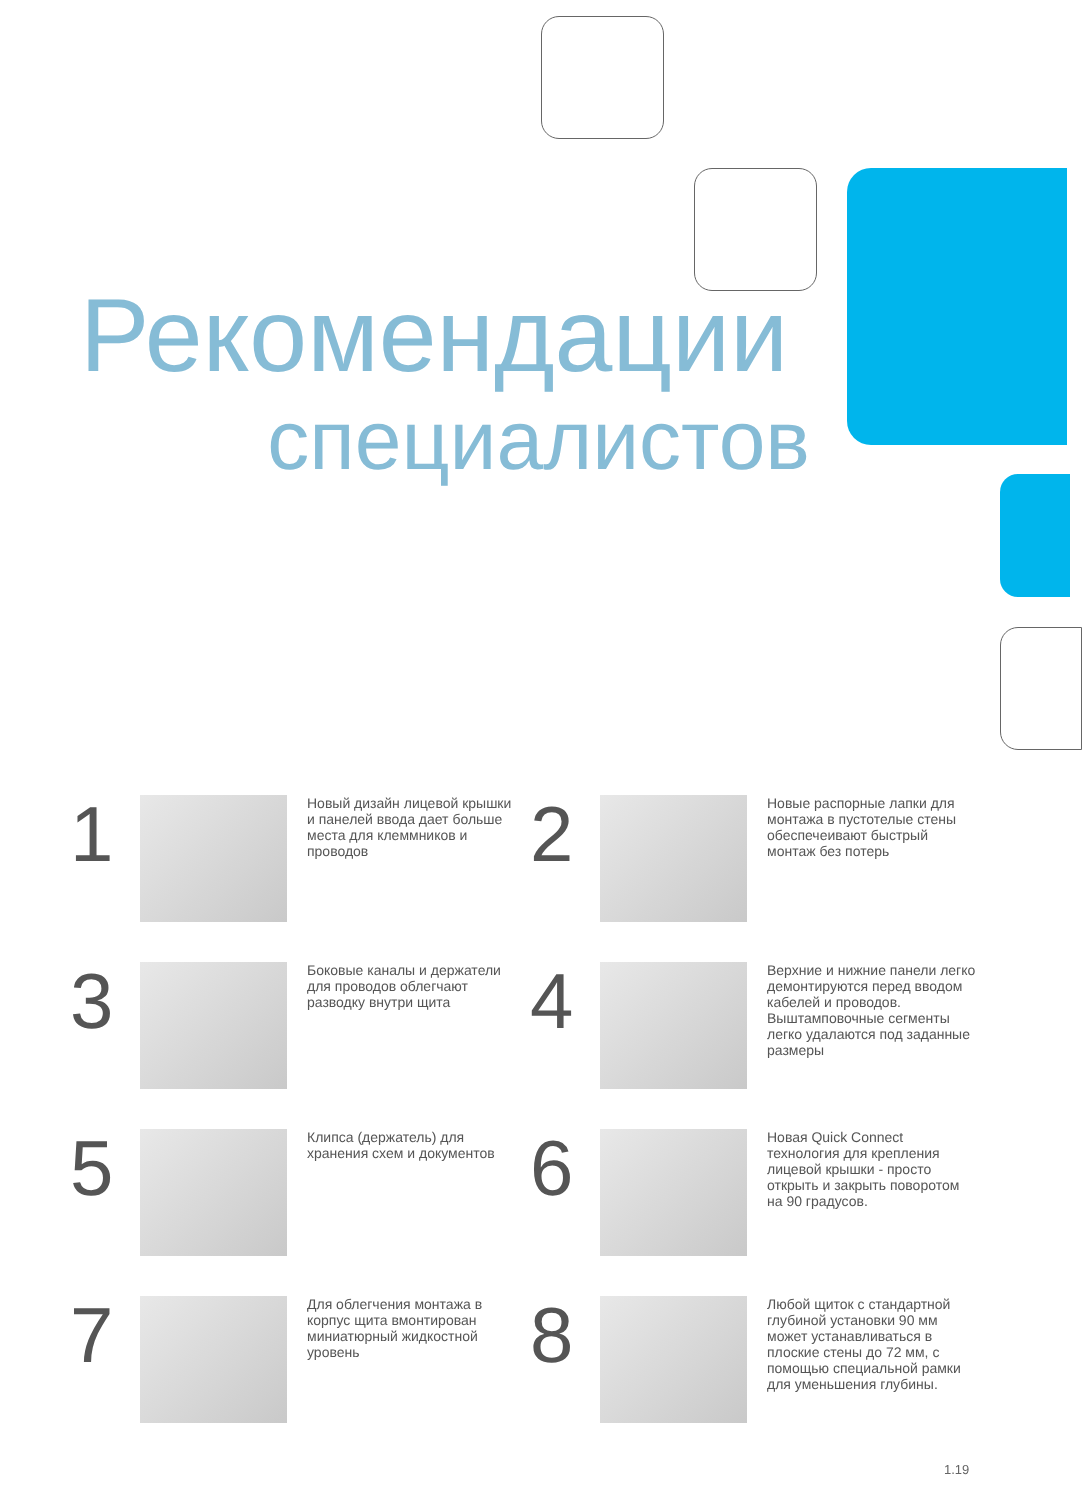Рекомендации
специалистов
1
Новый дизайн лицевой крышки и панелей ввода дает больше места для клеммников и проводов
2
Новые распорные лапки для монтажа в пустотелые стены обеспечеивают быстрый монтаж без потерь
3
Боковые каналы и держатели для проводов облегчают разводку внутри щита
4
Верхние и нижние панели легко демонтируются перед вводом кабелей и проводов. Выштамповочные сегменты легко удалаются под заданные размеры
5
Клипса (держатель) для хранения схем и документов
6
Новая Quick Connect технология для крепления лицевой крышки - просто открыть и закрыть поворотом на 90 градусов.
7
Для облегчения монтажа в корпус щита вмонтирован миниатюрный жидкостной уровень
8
Любой щиток с стандартной глубиной установки 90 мм может устанавливаться в плоские стены до 72 мм, с помощью специальной рамки для уменьшения глубины.
1.19